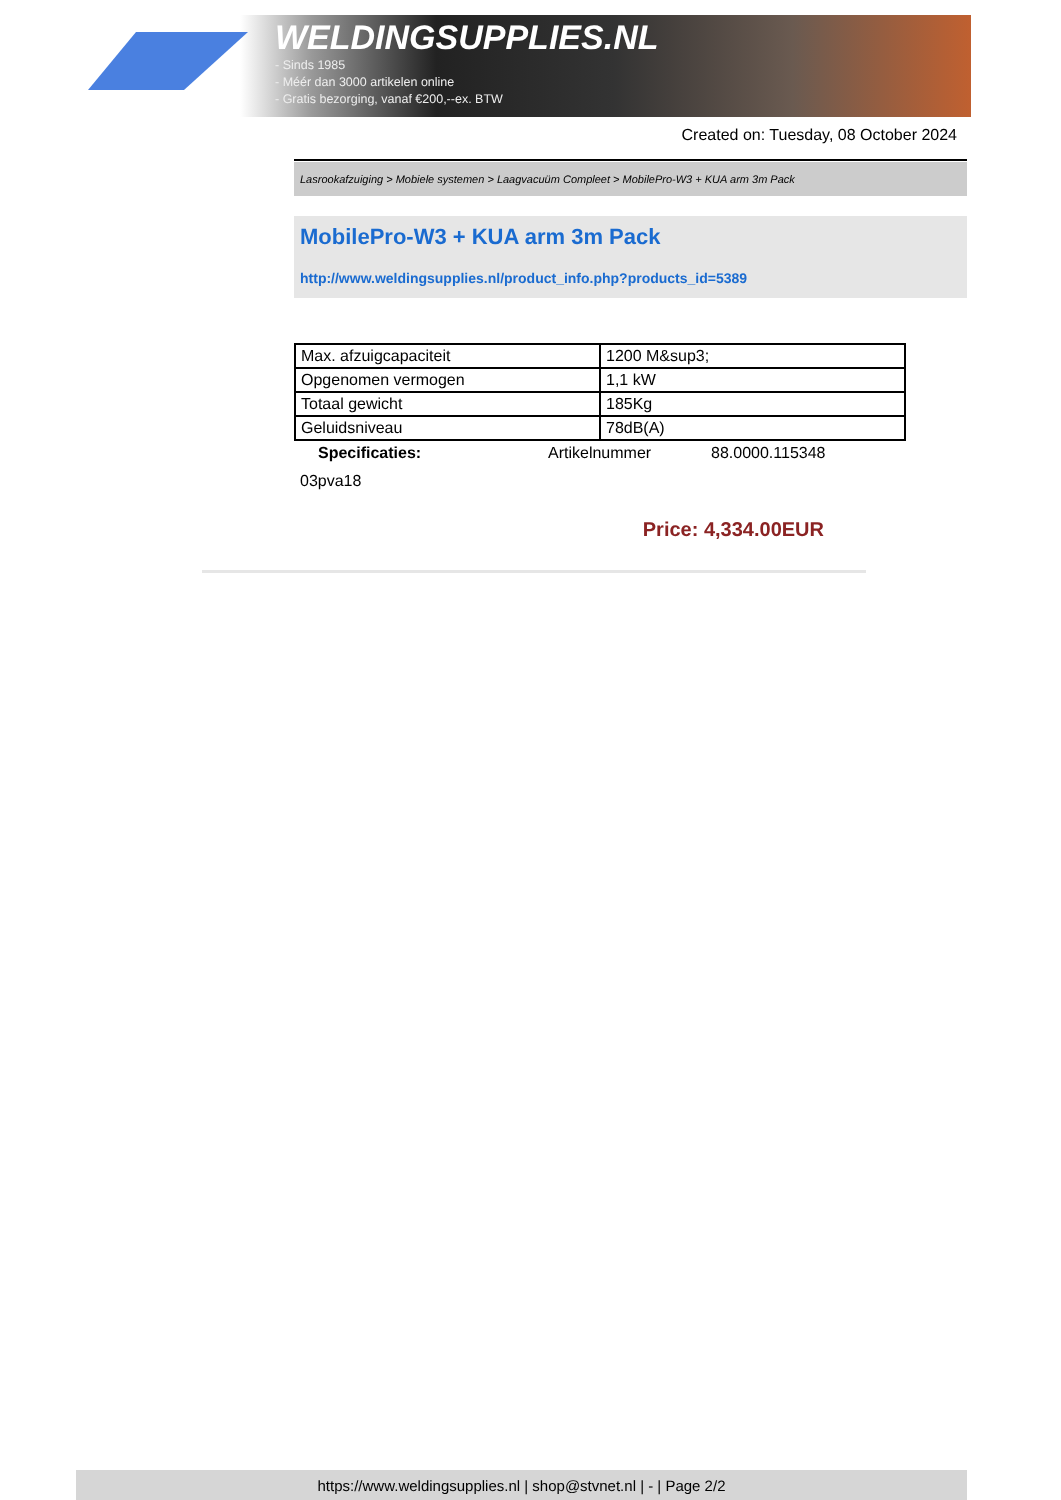WELDINGSUPPLIES.NL
- Sinds 1985
- Méér dan 3000 artikelen online
- Gratis bezorging, vanaf €200,--ex. BTW
Created on: Tuesday, 08 October 2024
Lasrookafzuiging > Mobiele systemen > Laagvacuüm Compleet > MobilePro-W3 + KUA arm 3m Pack
MobilePro-W3 + KUA arm 3m Pack
http://www.weldingsupplies.nl/product_info.php?products_id=5389
| Max. afzuigcapaciteit | 1200 M&sup3; |
| Opgenomen vermogen | 1,1 kW |
| Totaal gewicht | 185Kg |
| Geluidsniveau | 78dB(A) |
Specificaties: Artikelnummer 88.0000.115348
03pva18
Price: 4,334.00EUR
https://www.weldingsupplies.nl | shop@stvnet.nl | - | Page 2/2